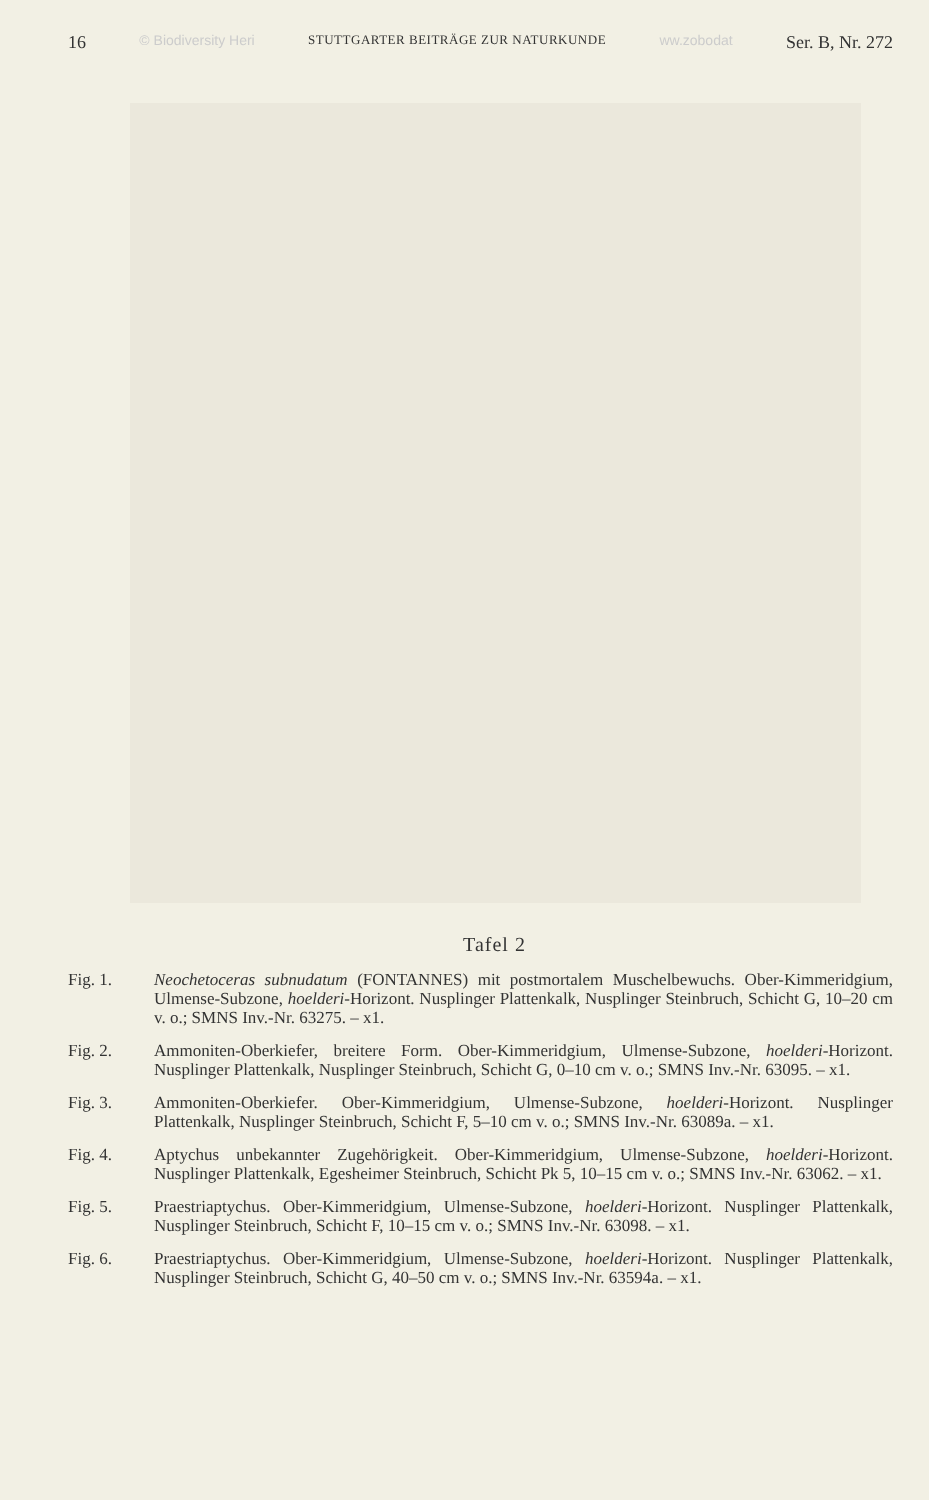16 © Biodiversity Heri STUTTGARTER BEITRÄGE ZUR NATURKUNDE ww.zobodat Ser. B, Nr. 272
Tafel 2
Fig. 1. Neochetoceras subnudatum (FONTANNES) mit postmortalem Muschelbewuchs. Ober-Kimmeridgium, Ulmense-Subzone, hoelderi-Horizont. Nusplinger Plattenkalk, Nusplinger Steinbruch, Schicht G, 10–20 cm v. o.; SMNS Inv.-Nr. 63275. – x1.
Fig. 2. Ammoniten-Oberkiefer, breitere Form. Ober-Kimmeridgium, Ulmense-Subzone, hoelderi-Horizont. Nusplinger Plattenkalk, Nusplinger Steinbruch, Schicht G, 0–10 cm v. o.; SMNS Inv.-Nr. 63095. – x1.
Fig. 3. Ammoniten-Oberkiefer. Ober-Kimmeridgium, Ulmense-Subzone, hoelderi-Horizont. Nusplinger Plattenkalk, Nusplinger Steinbruch, Schicht F, 5–10 cm v. o.; SMNS Inv.-Nr. 63089a. – x1.
Fig. 4. Aptychus unbekannter Zugehörigkeit. Ober-Kimmeridgium, Ulmense-Subzone, hoelderi-Horizont. Nusplinger Plattenkalk, Egesheimer Steinbruch, Schicht Pk 5, 10–15 cm v. o.; SMNS Inv.-Nr. 63062. – x1.
Fig. 5. Praestriaptychus. Ober-Kimmeridgium, Ulmense-Subzone, hoelderi-Horizont. Nusplinger Plattenkalk, Nusplinger Steinbruch, Schicht F, 10–15 cm v. o.; SMNS Inv.-Nr. 63098. – x1.
Fig. 6. Praestriaptychus. Ober-Kimmeridgium, Ulmense-Subzone, hoelderi-Horizont. Nusplinger Plattenkalk, Nusplinger Steinbruch, Schicht G, 40–50 cm v. o.; SMNS Inv.-Nr. 63594a. – x1.